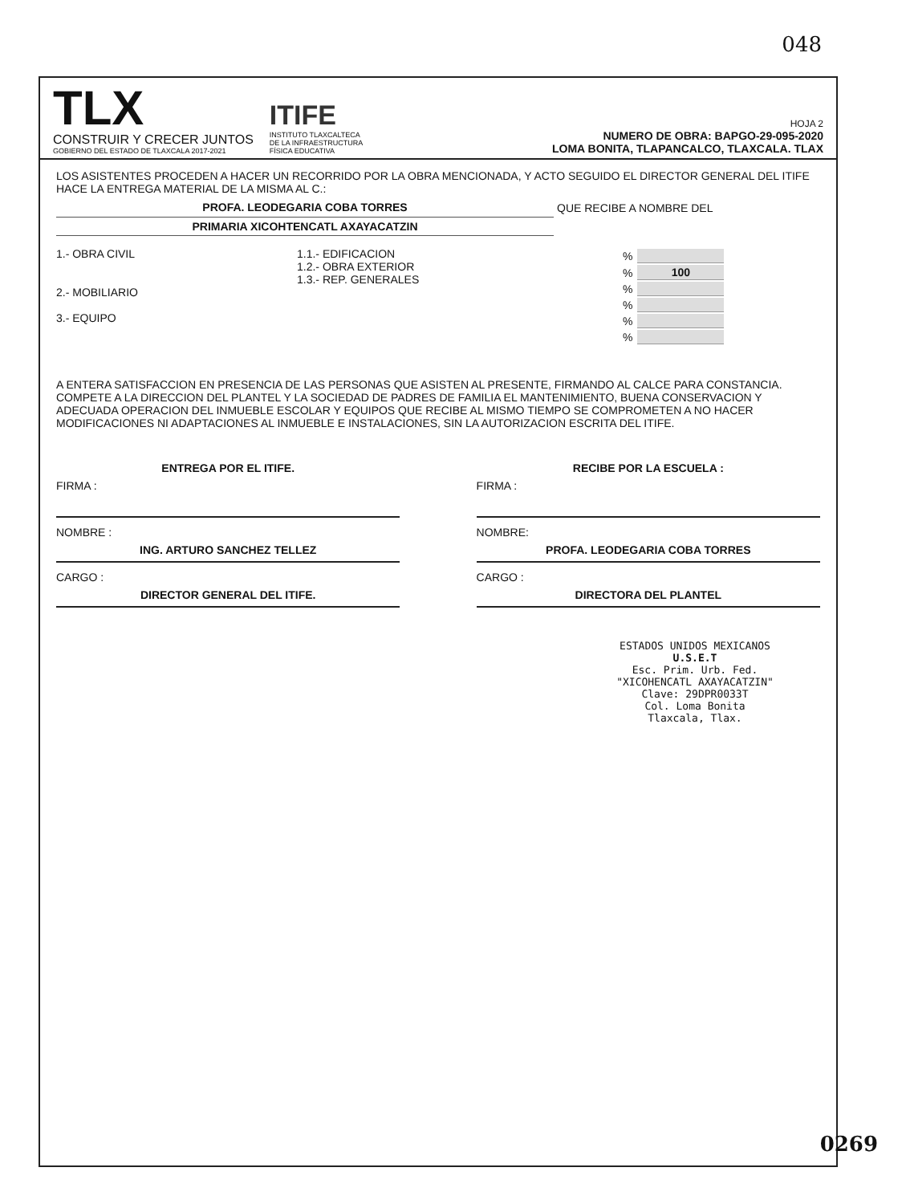048
TLX
CONSTRUIR Y CRECER JUNTOS
GOBIERNO DEL ESTADO DE TLAXCALA 2017-2021
ITIFE
INSTITUTO TLAXCALTECA
DE LA INFRAESTRUCTURA
FÍSICA EDUCATIVA
HOJA 2
NUMERO DE OBRA: BAPGO-29-095-2020
LOMA BONITA, TLAPANCALCO, TLAXCALA. TLAX
LOS ASISTENTES PROCEDEN A HACER UN RECORRIDO POR LA OBRA MENCIONADA, Y ACTO SEGUIDO EL DIRECTOR GENERAL DEL ITIFE HACE LA ENTREGA MATERIAL DE LA MISMA AL C.:
PROFA. LEODEGARIA COBA TORRES QUE RECIBE A NOMBRE DEL
PRIMARIA XICOHTENCATL AXAYACATZIN
1.- OBRA CIVIL
2.- MOBILIARIO
3.- EQUIPO
1.1.- EDIFICACION
1.2.- OBRA EXTERIOR
1.3.- REP. GENERALES
| % | |
| % | 100 |
| % | |
| % | |
| % | |
| % | |
A ENTERA SATISFACCION EN PRESENCIA DE LAS PERSONAS QUE ASISTEN AL PRESENTE, FIRMANDO AL CALCE PARA CONSTANCIA.
COMPETE A LA DIRECCION DEL PLANTEL Y LA SOCIEDAD DE PADRES DE FAMILIA EL MANTENIMIENTO, BUENA CONSERVACION Y ADECUADA OPERACION DEL INMUEBLE ESCOLAR Y EQUIPOS QUE RECIBE AL MISMO TIEMPO SE COMPROMETEN A NO HACER MODIFICACIONES NI ADAPTACIONES AL INMUEBLE E INSTALACIONES, SIN LA AUTORIZACION ESCRITA DEL ITIFE.
ENTREGA POR EL ITIFE.
FIRMA :
NOMBRE :
ING. ARTURO SANCHEZ TELLEZ
CARGO :
DIRECTOR GENERAL DEL ITIFE.
RECIBE POR LA ESCUELA :
FIRMA :
NOMBRE:
PROFA. LEODEGARIA COBA TORRES
CARGO :
DIRECTORA DEL PLANTEL
ESTADOS UNIDOS MEXICANOS
U.S.E.T
Esc. Prim. Urb. Fed.
"XICOHENCATL AXAYACATZIN"
Clave: 29DPR0033T
Col. Loma Bonita
Tlaxcala, Tlax.
0269